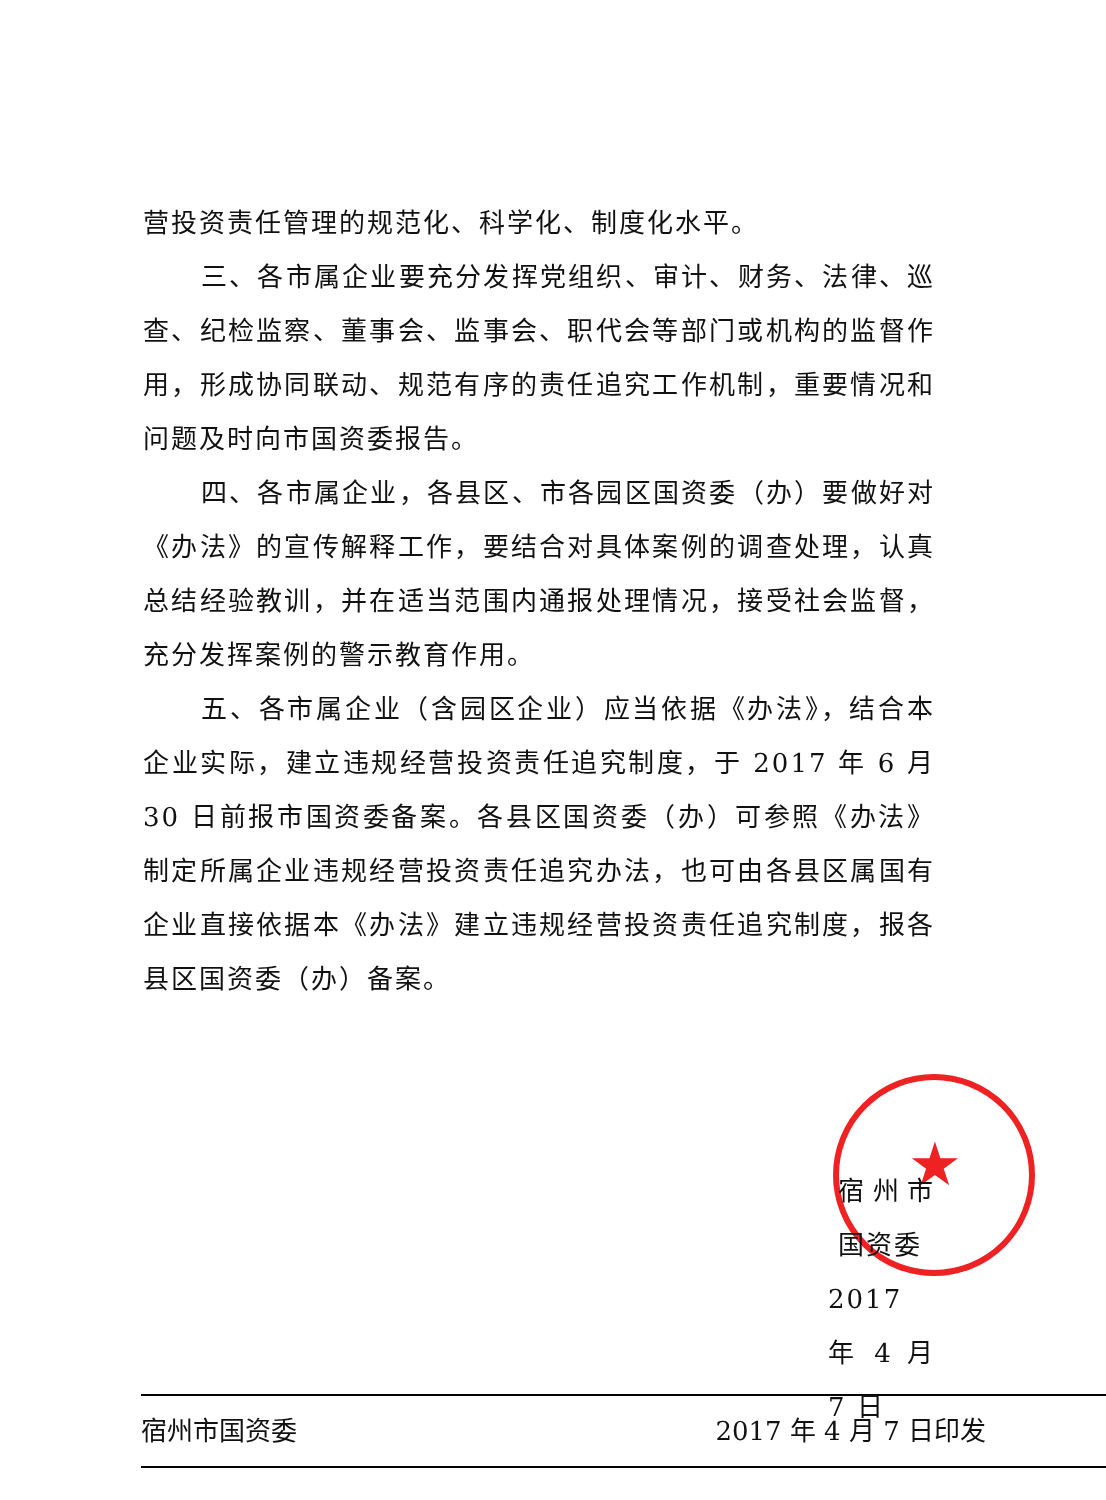营投资责任管理的规范化、科学化、制度化水平。
三、各市属企业要充分发挥党组织、审计、财务、法律、巡查、纪检监察、董事会、监事会、职代会等部门或机构的监督作用，形成协同联动、规范有序的责任追究工作机制，重要情况和问题及时向市国资委报告。
四、各市属企业，各县区、市各园区国资委（办）要做好对《办法》的宣传解释工作，要结合对具体案例的调查处理，认真总结经验教训，并在适当范围内通报处理情况，接受社会监督，充分发挥案例的警示教育作用。
五、各市属企业（含园区企业）应当依据《办法》，结合本企业实际，建立违规经营投资责任追究制度，于 2017 年 6 月 30 日前报市国资委备案。各县区国资委（办）可参照《办法》制定所属企业违规经营投资责任追究办法，也可由各县区属国有企业直接依据本《办法》建立违规经营投资责任追究制度，报各县区国资委（办）备案。
★
宿州市国资委
2017 年 4 月 7 日
宿州市国资委 2017 年 4 月 7 日印发